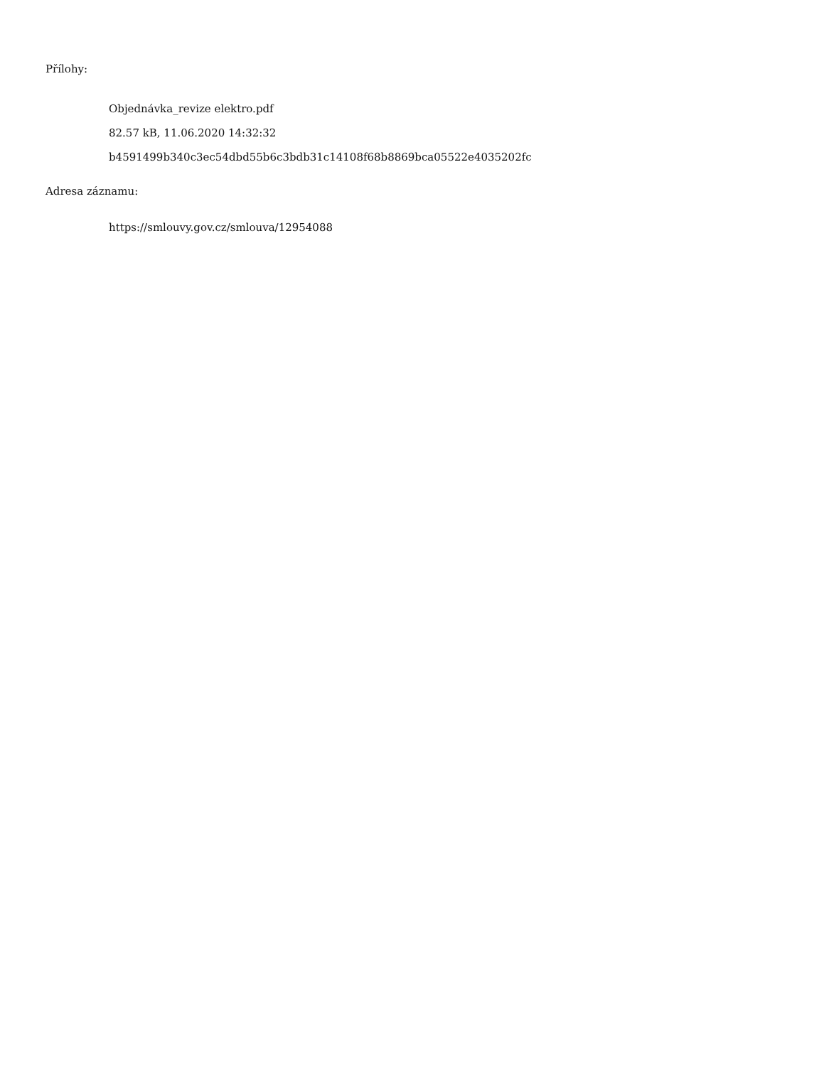Přílohy:
Objednávka_revize elektro.pdf
82.57 kB, 11.06.2020 14:32:32
b4591499b340c3ec54dbd55b6c3bdb31c14108f68b8869bca05522e4035202fc
Adresa záznamu:
https://smlouvy.gov.cz/smlouva/12954088